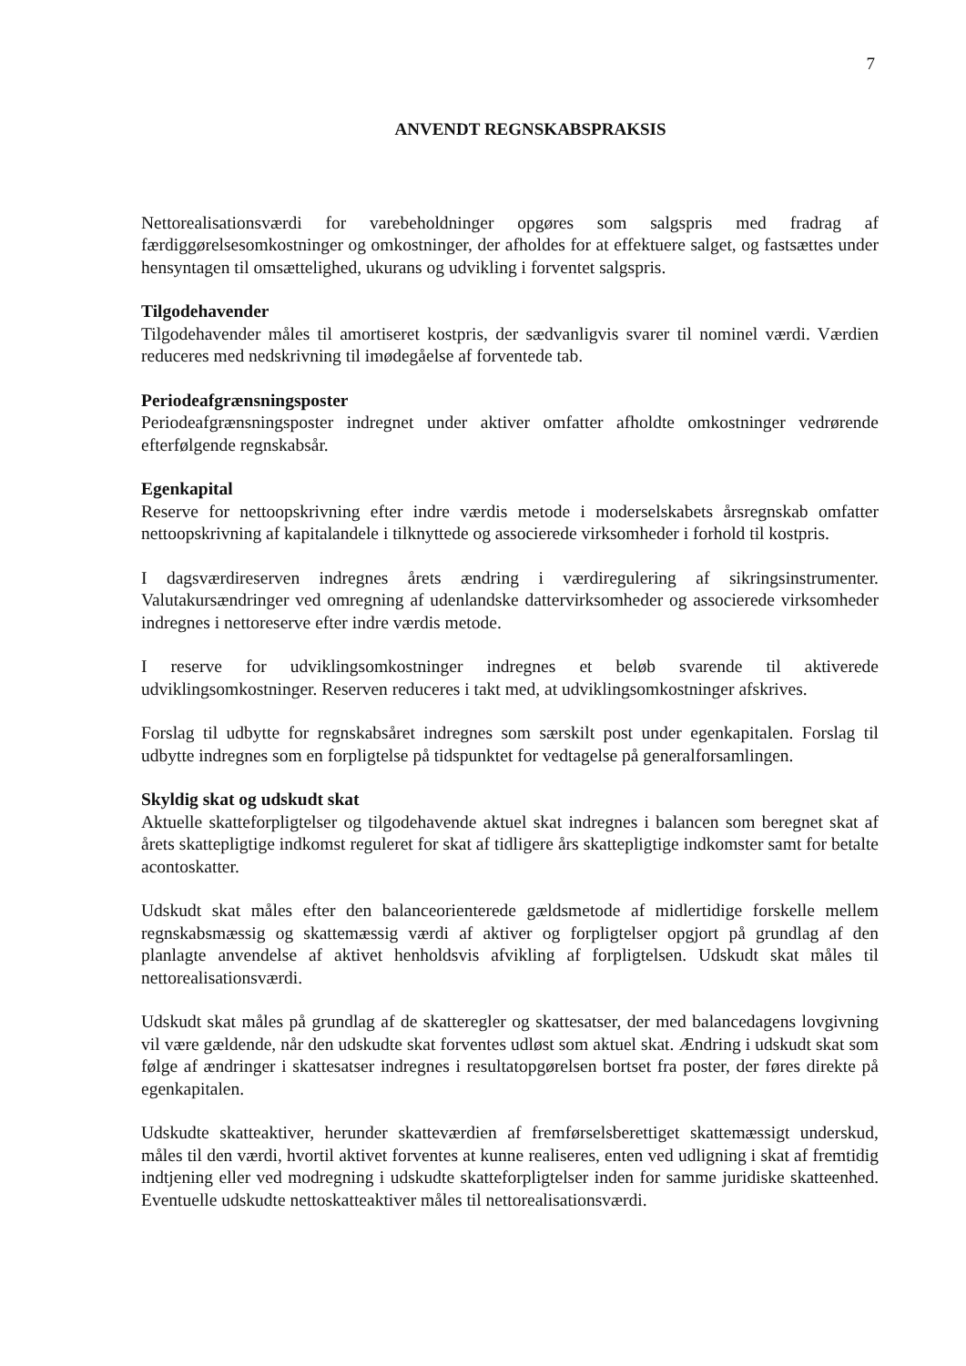7
ANVENDT REGNSKABSPRAKSIS
Nettorealisationsværdi for varebeholdninger opgøres som salgspris med fradrag af færdiggørelsesomkostninger og omkostninger, der afholdes for at effektuere salget, og fastsættes under hensyntagen til omsættelighed, ukurans og udvikling i forventet salgspris.
Tilgodehavender
Tilgodehavender måles til amortiseret kostpris, der sædvanligvis svarer til nominel værdi. Værdien reduceres med nedskrivning til imødegåelse af forventede tab.
Periodeafgrænsningsposter
Periodeafgrænsningsposter indregnet under aktiver omfatter afholdte omkostninger vedrørende efterfølgende regnskabsår.
Egenkapital
Reserve for nettoopskrivning efter indre værdis metode i moderselskabets årsregnskab omfatter nettoopskrivning af kapitalandele i tilknyttede og associerede virksomheder i forhold til kostpris.
I dagsværdireserven indregnes årets ændring i værdiregulering af sikringsinstrumenter. Valutakursændringer ved omregning af udenlandske dattervirksomheder og associerede virksomheder indregnes i nettoreserve efter indre værdis metode.
I reserve for udviklingsomkostninger indregnes et beløb svarende til aktiverede udviklingsomkostninger. Reserven reduceres i takt med, at udviklingsomkostninger afskrives.
Forslag til udbytte for regnskabsåret indregnes som særskilt post under egenkapitalen. Forslag til udbytte indregnes som en forpligtelse på tidspunktet for vedtagelse på generalforsamlingen.
Skyldig skat og udskudt skat
Aktuelle skatteforpligtelser og tilgodehavende aktuel skat indregnes i balancen som beregnet skat af årets skattepligtige indkomst reguleret for skat af tidligere års skattepligtige indkomster samt for betalte acontoskatter.
Udskudt skat måles efter den balanceorienterede gældsmetode af midlertidige forskelle mellem regnskabsmæssig og skattemæssig værdi af aktiver og forpligtelser opgjort på grundlag af den planlagte anvendelse af aktivet henholdsvis afvikling af forpligtelsen. Udskudt skat måles til nettorealisationsværdi.
Udskudt skat måles på grundlag af de skatteregler og skattesatser, der med balancedagens lovgivning vil være gældende, når den udskudte skat forventes udløst som aktuel skat. Ændring i udskudt skat som følge af ændringer i skattesatser indregnes i resultatopgørelsen bortset fra poster, der føres direkte på egenkapitalen.
Udskudte skatteaktiver, herunder skatteværdien af fremførselsberettiget skattemæssigt underskud, måles til den værdi, hvortil aktivet forventes at kunne realiseres, enten ved udligning i skat af fremtidig indtjening eller ved modregning i udskudte skatteforpligtelser inden for samme juridiske skatteenhed. Eventuelle udskudte nettoskatteaktiver måles til nettorealisationsværdi.